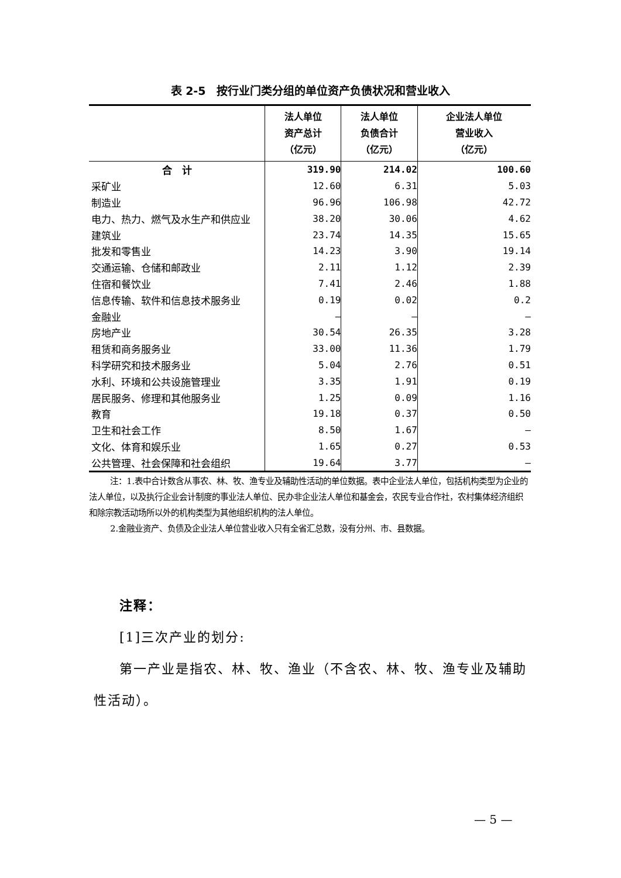表 2-5　按行业门类分组的单位资产负债状况和营业收入
| | 法人单位 资产总计 （亿元） | 法人单位 负债合计 （亿元） | 企业法人单位 营业收入 （亿元） |
| --- | --- | --- | --- |
| 合 计 | 319.90 | 214.02 | 100.60 |
| 采矿业 | 12.60 | 6.31 | 5.03 |
| 制造业 | 96.96 | 106.98 | 42.72 |
| 电力、热力、燃气及水生产和供应业 | 38.20 | 30.06 | 4.62 |
| 建筑业 | 23.74 | 14.35 | 15.65 |
| 批发和零售业 | 14.23 | 3.90 | 19.14 |
| 交通运输、仓储和邮政业 | 2.11 | 1.12 | 2.39 |
| 住宿和餐饮业 | 7.41 | 2.46 | 1.88 |
| 信息传输、软件和信息技术服务业 | 0.19 | 0.02 | 0.2 |
| 金融业 | – | – | – |
| 房地产业 | 30.54 | 26.35 | 3.28 |
| 租赁和商务服务业 | 33.00 | 11.36 | 1.79 |
| 科学研究和技术服务业 | 5.04 | 2.76 | 0.51 |
| 水利、环境和公共设施管理业 | 3.35 | 1.91 | 0.19 |
| 居民服务、修理和其他服务业 | 1.25 | 0.09 | 1.16 |
| 教育 | 19.18 | 0.37 | 0.50 |
| 卫生和社会工作 | 8.50 | 1.67 | – |
| 文化、体育和娱乐业 | 1.65 | 0.27 | 0.53 |
| 公共管理、社会保障和社会组织 | 19.64 | 3.77 | – |
注：1.表中合计数含从事农、林、牧、渔专业及辅助性活动的单位数据。表中企业法人单位，包括机构类型为企业的法人单位，以及执行企业会计制度的事业法人单位、民办非企业法人单位和基金会，农民专业合作社，农村集体经济组织和除宗教活动场所以外的机构类型为其他组织机构的法人单位。
2.金融业资产、负债及企业法人单位营业收入只有全省汇总数，没有分州、市、县数据。
注释：
[1]三次产业的划分:
第一产业是指农、林、牧、渔业（不含农、林、牧、渔专业及辅助性活动）。
— 5 —